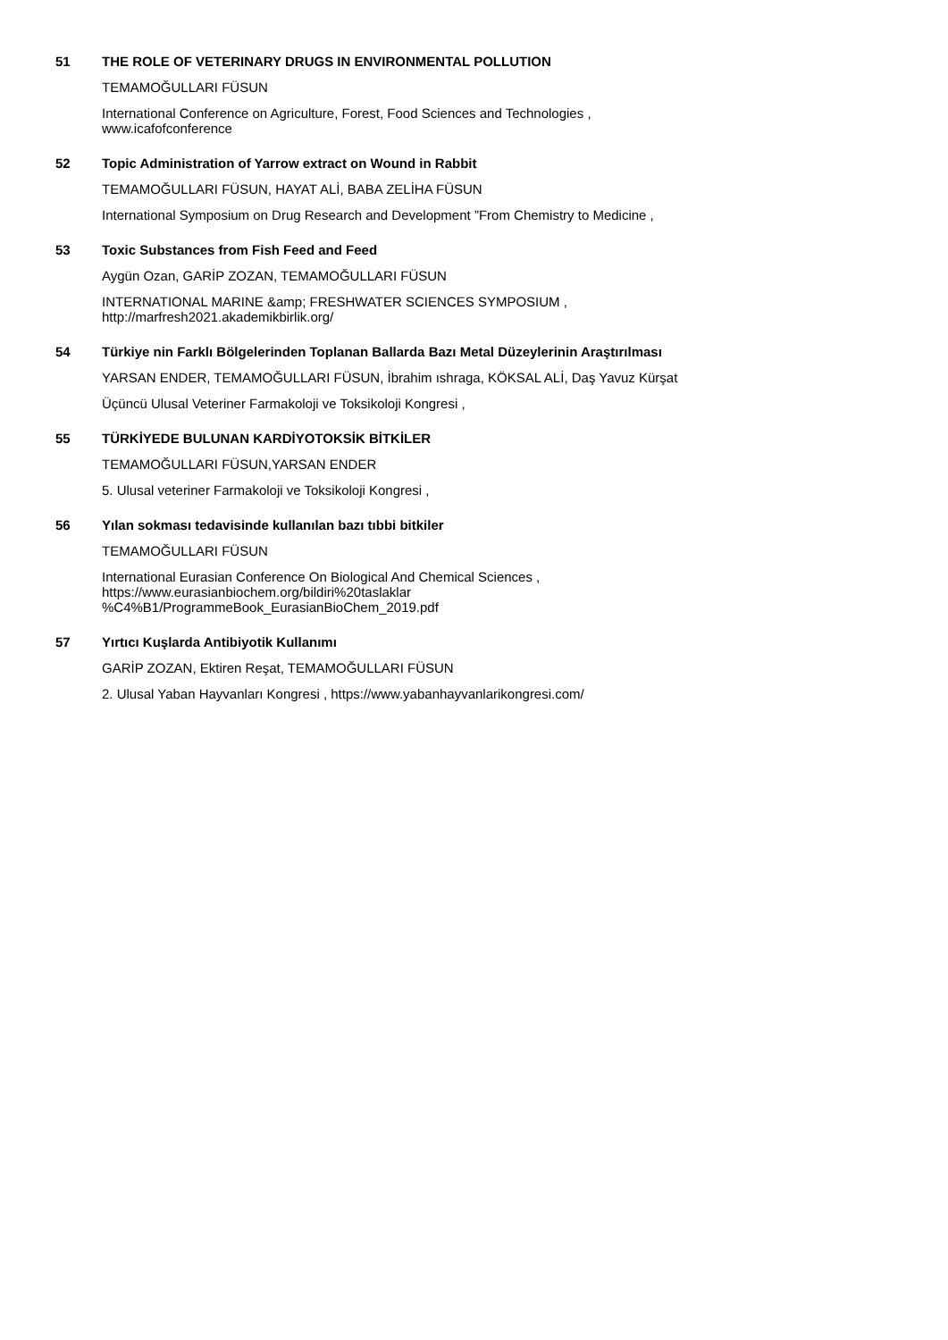51 THE ROLE OF VETERINARY DRUGS IN ENVIRONMENTAL POLLUTION
TEMAMOĞULLARI FÜSUN
International Conference on Agriculture, Forest, Food Sciences and Technologies ,
www.icafofconference
52 Topic Administration of Yarrow extract on Wound in Rabbit
TEMAMOĞULLARI FÜSUN, HAYAT ALİ, BABA ZELİHA FÜSUN
International Symposium on Drug Research and Development ”From Chemistry to Medicine ,
53 Toxic Substances from Fish Feed and Feed
Aygün Ozan, GARİP ZOZAN, TEMAMOĞULLARI FÜSUN
INTERNATIONAL MARINE &amp; FRESHWATER SCIENCES SYMPOSIUM ,
http://marfresh2021.akademikbirlik.org/
54 Türkiye nin Farklı Bölgelerinden Toplanan Ballarda Bazı Metal Düzeylerinin Araştırılması
YARSAN ENDER, TEMAMOĞULLARI FÜSUN, İbrahim ıshraga, KÖKSAL ALİ, Daş Yavuz Kürşat
Üçüncü Ulusal Veteriner Farmakoloji ve Toksikoloji Kongresi ,
55 TÜRKİYEDE BULUNAN KARDİYOTOKSİK BİTKİLER
TEMAMOĞULLARI FÜSUN,YARSAN ENDER
5. Ulusal veteriner Farmakoloji ve Toksikoloji Kongresi ,
56 Yılan sokması tedavisinde kullanılan bazı tıbbi bitkiler
TEMAMOĞULLARI FÜSUN
International Eurasian Conference On Biological And Chemical Sciences ,
https://www.eurasianbiochem.org/bildiri%20taslaklar
%C4%B1/ProgrammeBook_EurasianBioChem_2019.pdf
57 Yırtıcı Kuşlarda Antibiyotik Kullanımı
GARİP ZOZAN, Ektiren Reşat, TEMAMOĞULLARI FÜSUN
2. Ulusal Yaban Hayvanları Kongresi , https://www.yabanhayvanlarikongresi.com/